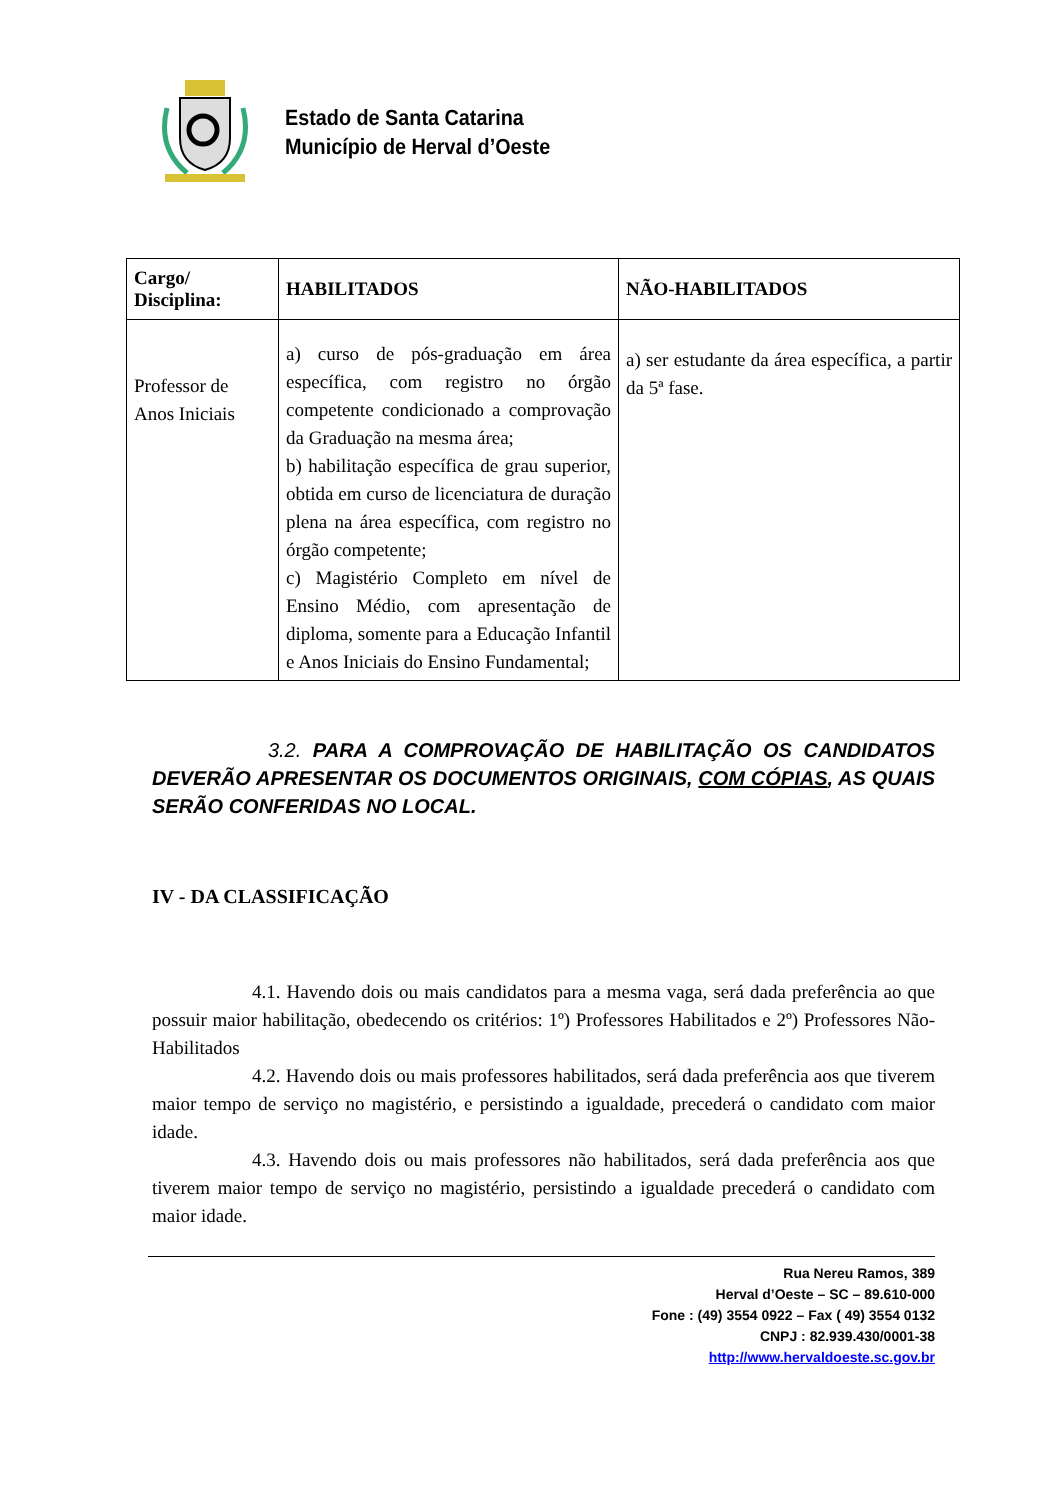Estado de Santa Catarina
Município de Herval d’Oeste
| Cargo/ Disciplina: | HABILITADOS | NÃO-HABILITADOS |
| --- | --- | --- |
| Professor de Anos Iniciais | a) curso de pós-graduação em área específica, com registro no órgão competente condicionado a comprovação da Graduação na mesma área; b) habilitação específica de grau superior, obtida em curso de licenciatura de duração plena na área específica, com registro no órgão competente; c) Magistério Completo em nível de Ensino Médio, com apresentação de diploma, somente para a Educação Infantil e Anos Iniciais do Ensino Fundamental; | a) ser estudante da área específica, a partir da 5ª fase. |
3.2. PARA A COMPROVAÇÃO DE HABILITAÇÃO OS CANDIDATOS DEVERÃO APRESENTAR OS DOCUMENTOS ORIGINAIS, COM CÓPIAS, AS QUAIS SERÃO CONFERIDAS NO LOCAL.
IV - DA CLASSIFICAÇÃO
4.1. Havendo dois ou mais candidatos para a mesma vaga, será dada preferência ao que possuir maior habilitação, obedecendo os critérios: 1º) Professores Habilitados e 2º) Professores Não-Habilitados
4.2. Havendo dois ou mais professores habilitados, será dada preferência aos que tiverem maior tempo de serviço no magistério, e persistindo a igualdade, precederá o candidato com maior idade.
4.3. Havendo dois ou mais professores não habilitados, será dada preferência aos que tiverem maior tempo de serviço no magistério, persistindo a igualdade precederá o candidato com maior idade.
Rua Nereu Ramos, 389
Herval d’Oeste – SC – 89.610-000
Fone : (49) 3554 0922 – Fax ( 49) 3554 0132
CNPJ : 82.939.430/0001-38
http://www.hervaldoeste.sc.gov.br